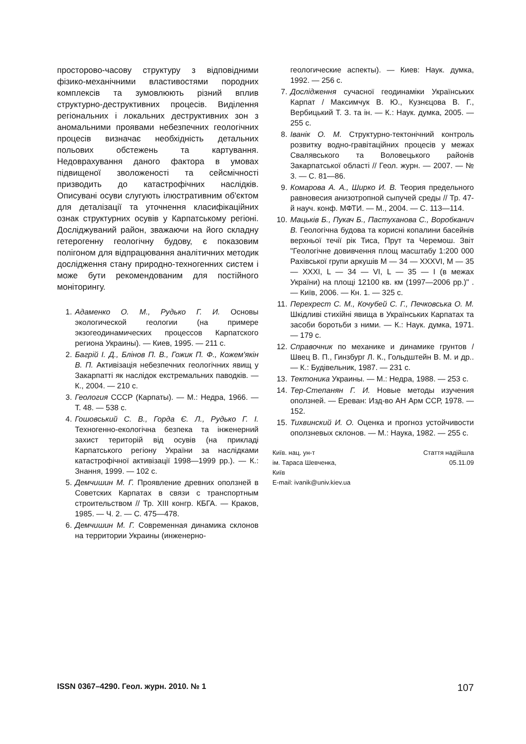просторово-часову структуру з відповідними фізико-механічними властивостями породних комплексів та зумовлюють різний вплив структурно-деструктивних процесів. Виділення регіональних і локальних деструктивних зон з аномальними проявами небезпечних геологічних процесів визначає необхідність детальних польових обстежень та картування. Недоврахування даного фактора в умовах підвищеної зволоженості та сейсмічності призводить до катастрофічних наслідків. Описувані осуви слугують ілюстративним об'єктом для деталізації та уточнення класифікаційних ознак структурних осувів у Карпатському регіоні. Досліджуваний район, зважаючи на його складну гетерогенну геологічну будову, є показовим полігоном для відпрацювання аналітичних методик дослідження стану природно-техногенних систем і може бути рекомендованим для постійного моніторингу.
1. Адаменко О. М., Рудько Г. И. Основы экологической геологии (на примере экзогеодинамических процессов Карпатского региона Украины). — Киев, 1995. — 211 с.
2. Багрій І. Д., Блінов П. В., Гожик П. Ф., Кожем'якін В. П. Активізація небезпечних геологічних явищ у Закарпатті як наслідок екстремальних паводків. — К., 2004. — 210 с.
3. Геология СССР (Карпаты). — М.: Недра, 1966. — Т. 48. — 538 с.
4. Гошовський С. В., Горда Є. Л., Рудько Г. І. Техногенно-екологічна безпека та інженерний захист територій від осувів (на прикладі Карпатського регіону України за наслідками катастрофічної активізації 1998—1999 рр.). — К.: Знання, 1999. — 102 с.
5. Демчишин М. Г. Проявление древних оползней в Советских Карпатах в связи с транспортным строительством // Тр. XIII конгр. КБГА. — Краков, 1985. — Ч. 2. — С. 475—478.
6. Демчишин М. Г. Современная динамика склонов на территории Украины (инженерно-
геологические аспекты). — Киев: Наук. думка, 1992. — 256 с.
7. Дослідження сучасної геодинаміки Українських Карпат / Максимчук В. Ю., Кузнєцова В. Г., Вербицький Т. З. та ін. — К.: Наук. думка, 2005. — 255 с.
8. Іванік О. М. Структурно-тектонічний контроль розвитку водно-гравітаційних процесів у межах Свалявського та Воловецького районів Закарпатської області // Геол. журн. — 2007. — № 3. — С. 81—86.
9. Комарова А. А., Ширко И. В. Теория предельного равновесия анизотропной сыпучей среды // Тр. 47-й науч. конф. МФТИ. — М., 2004. — С. 113—114.
10. Мацьків Б., Пукач Б., Пастуханова С., Воробканич В. Геологічна будова та корисні копалини басейнів верхньої течії рік Тиса, Прут та Черемош. Звіт "Геологічне довивчення площ масштабу 1:200 000 Рахівської групи аркушів M — 34 — XXXVI, M — 35 — XXXI, L — 34 — VI, L — 35 — I (в межах України) на площі 12100 кв. км (1997—2006 рр.)" . — Київ, 2006. — Кн. 1. — 325 с.
11. Перехрест С. М., Кочубей С. Г., Печковська О. М. Шкідливі стихійні явища в Українських Карпатах та засоби боротьби з ними. — К.: Наук. думка, 1971. — 179 с.
12. Справочник по механике и динамике грунтов / Швец В. П., Гинзбург Л. К., Гольдштейн В. М. и др.. — К.: Будівельник, 1987. — 231 с.
13. Тектоника Украины. — М.: Недра, 1988. — 253 с.
14. Тер-Степанян Г. И. Новые методы изучения оползней. — Ереван: Изд-во АН Арм ССР, 1978. — 152.
15. Тихвинский И. О. Оценка и прогноз устойчивости оползневых склонов. — М.: Наука, 1982. — 255 с.
Київ. нац. ун-т
ім. Тараса Шевченка,
Київ
E-mail: ivanik@univ.kiev.ua
Стаття надійшла
05.11.09
ISSN 0367–4290. Геол. журн. 2010. № 1 107